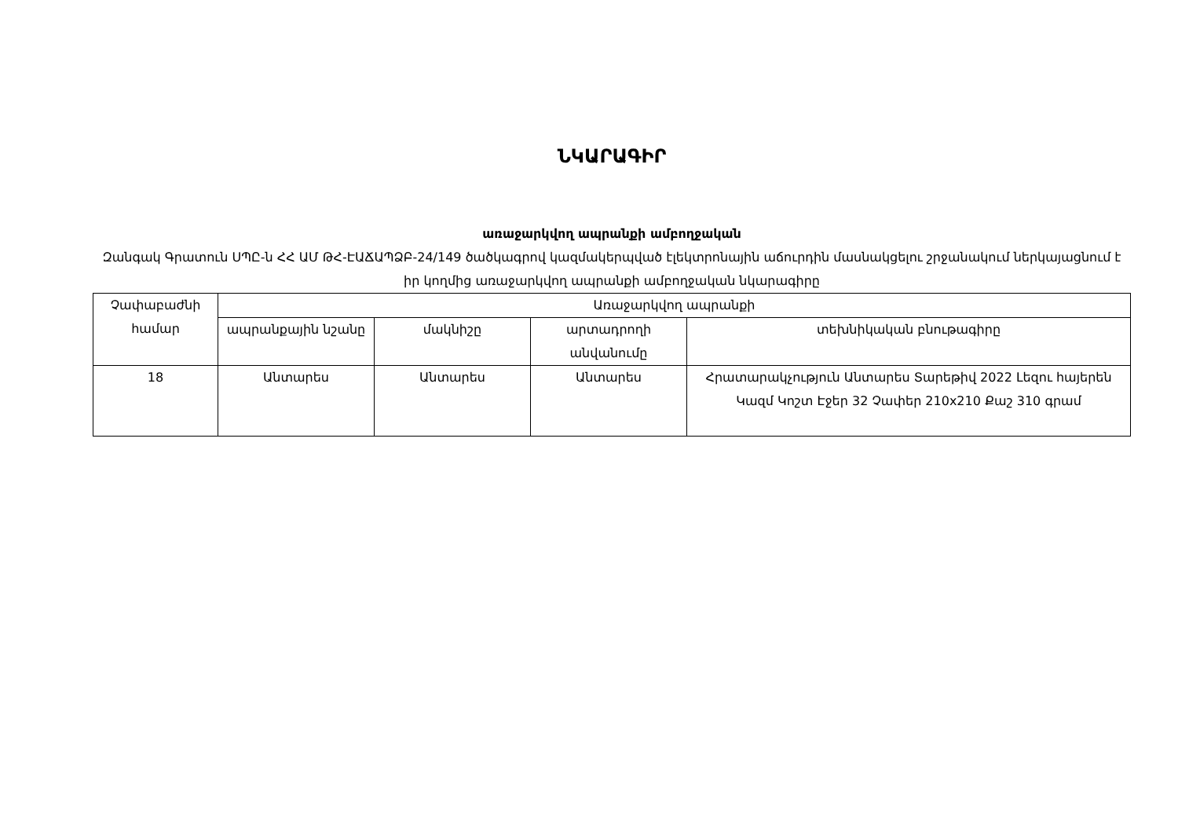ՆԿԱՐԱԳԻՐ
առաջարկվող ապրանքի ամբողջական
Զանգակ Գրատուն ՍՊԸ-ն ՀՀ ԱՄ ԹՀ-ԷԱՃԱՊՁԲ-24/149 ծածկագրով կազմակերպված էլեկտրոնային աճուրդին մասնակցելու շրջանակում ներկայացնում է իր կողմից առաջարկվող ապրանքի ամբողջական նկարագիրը
| Չափաբաժնի համար | Առաջարկվող ապրանքի | | | |
| | ապրանքային նշանը | մակնիշը | արտադրողի անվանումը | տեխնիկական բնութագիրը |
| 18 | Անտարես | Անտարես | Անտարես | Հրատարակչություն Անտարես Տարեթիվ 2022 Լեզու հայերեն Կազմ Կոշտ Էջեր 32 Չափեր 210x210 Քաշ 310 գրամ |